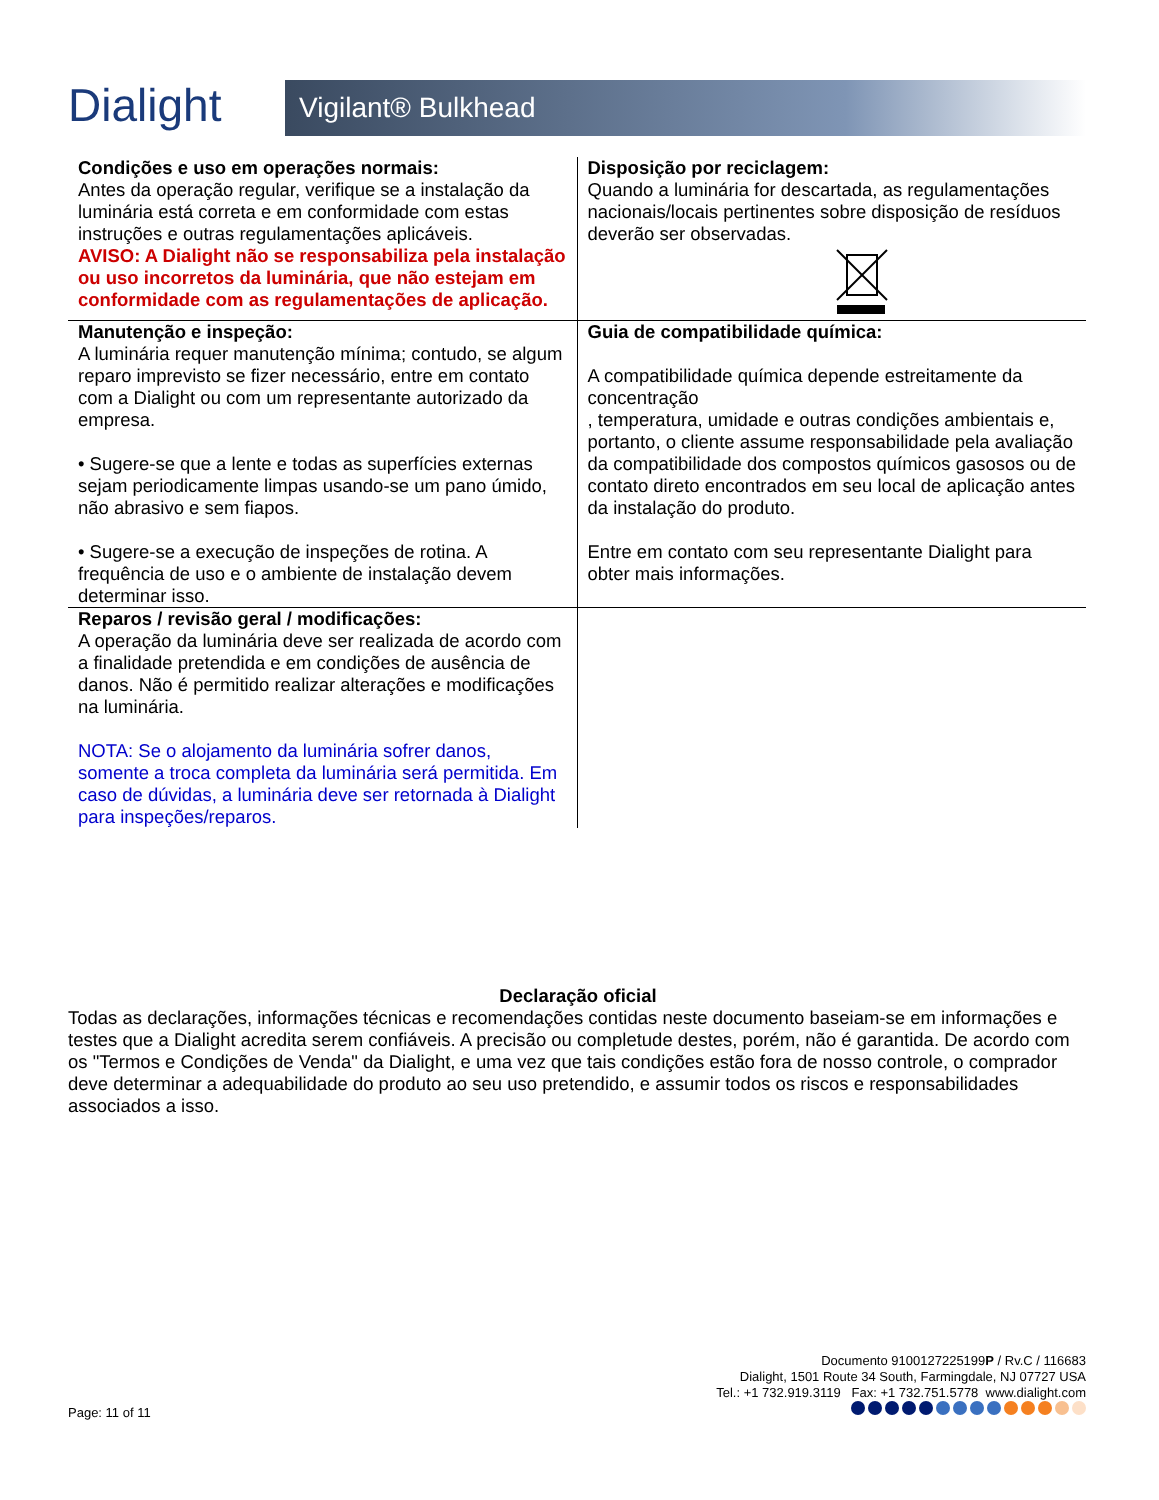Dialight
Vigilant® Bulkhead
| Condições e uso em operações normais: Antes da operação regular, verifique se a instalação da luminária está correta e em conformidade com estas instruções e outras regulamentações aplicáveis. AVISO: A Dialight não se responsabiliza pela instalação ou uso incorretos da luminária, que não estejam em conformidade com as regulamentações de aplicação. | Disposição por reciclagem: Quando a luminária for descartada, as regulamentações nacionais/locais pertinentes sobre disposição de resíduos deverão ser observadas. |
| Manutenção e inspeção: A luminária requer manutenção mínima; contudo, se algum reparo imprevisto se fizer necessário, entre em contato com a Dialight ou com um representante autorizado da empresa. • Sugere-se que a lente e todas as superfícies externas sejam periodicamente limpas usando-se um pano úmido, não abrasivo e sem fiapos. • Sugere-se a execução de inspeções de rotina. A frequência de uso e o ambiente de instalação devem determinar isso. | Guia de compatibilidade química: A compatibilidade química depende estreitamente da concentração , temperatura, umidade e outras condições ambientais e, portanto, o cliente assume responsabilidade pela avaliação da compatibilidade dos compostos químicos gasosos ou de contato direto encontrados em seu local de aplicação antes da instalação do produto. Entre em contato com seu representante Dialight para obter mais informações. |
| Reparos / revisão geral / modificações: A operação da luminária deve ser realizada de acordo com a finalidade pretendida e em condições de ausência de danos. Não é permitido realizar alterações e modificações na luminária. NOTA: Se o alojamento da luminária sofrer danos, somente a troca completa da luminária será permitida. Em caso de dúvidas, a luminária deve ser retornada à Dialight para inspeções/reparos. | |
Declaração oficial
Todas as declarações, informações técnicas e recomendações contidas neste documento baseiam-se em informações e testes que a Dialight acredita serem confiáveis. A precisão ou completude destes, porém, não é garantida. De acordo com os "Termos e Condições de Venda" da Dialight, e uma vez que tais condições estão fora de nosso controle, o comprador deve determinar a adequabilidade do produto ao seu uso pretendido, e assumir todos os riscos e responsabilidades associados a isso.
Documento 9100127225199P / Rv.C / 116683
Dialight, 1501 Route 34 South, Farmingdale, NJ 07727 USA
Tel.: +1 732.919.3119 Fax: +1 732.751.5778 www.dialight.com
Page: 11 of 11